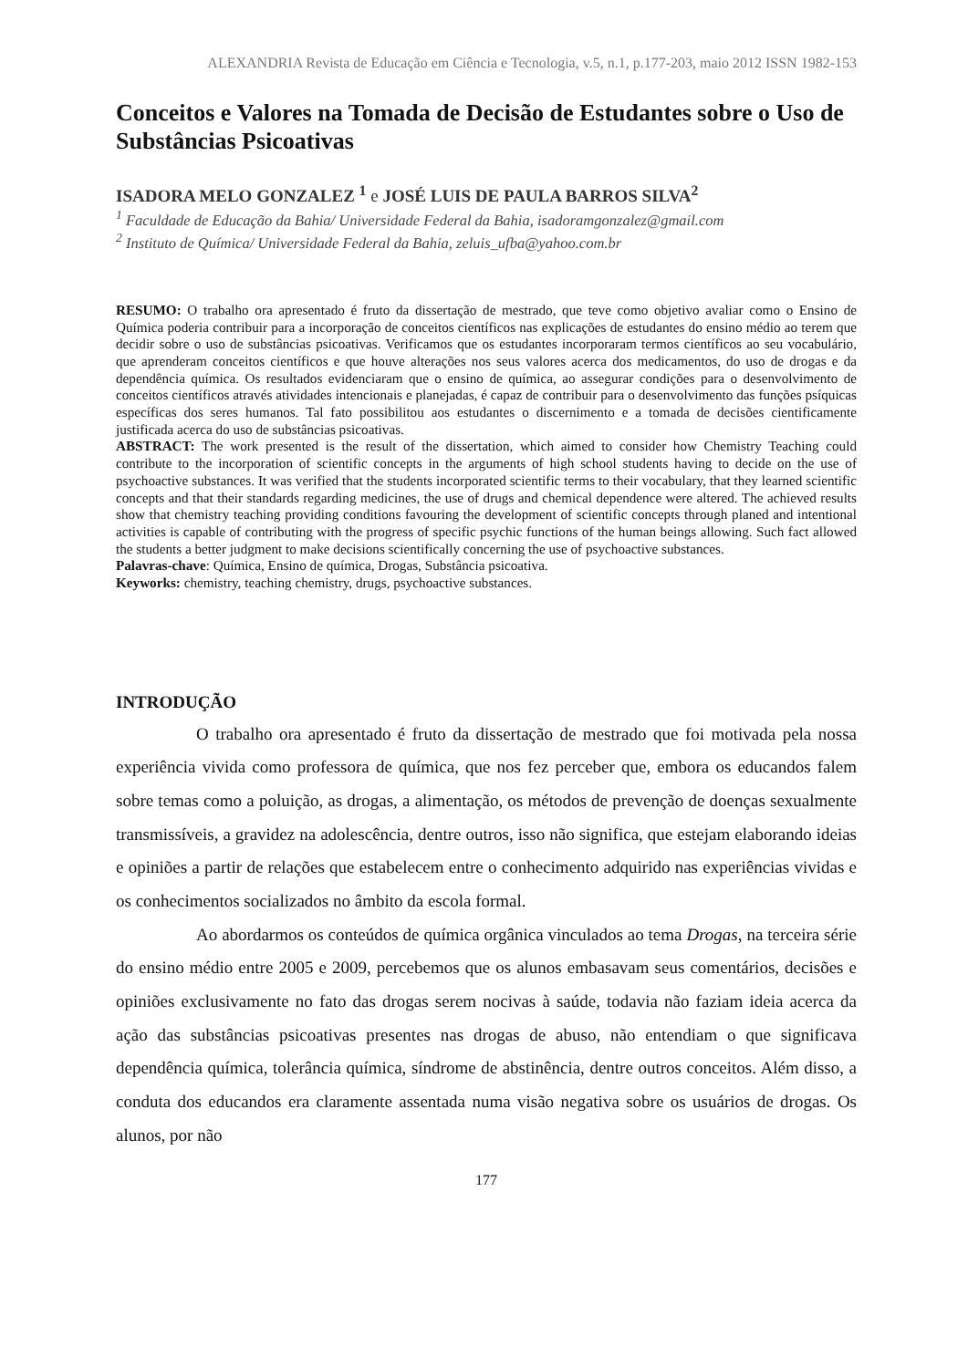ALEXANDRIA Revista de Educação em Ciência e Tecnologia, v.5, n.1, p.177-203, maio 2012 ISSN 1982-153
Conceitos e Valores na Tomada de Decisão de Estudantes sobre o Uso de Substâncias Psicoativas
ISADORA MELO GONZALEZ <sup>1</sup> e JOSÉ LUIS DE PAULA BARROS SILVA<sup>2</sup>
<sup>1</sup> Faculdade de Educação da Bahia/ Universidade Federal da Bahia, isadoramgonzalez@gmail.com
<sup>2</sup> Instituto de Química/ Universidade Federal da Bahia, zeluis_ufba@yahoo.com.br
RESUMO: O trabalho ora apresentado é fruto da dissertação de mestrado, que teve como objetivo avaliar como o Ensino de Química poderia contribuir para a incorporação de conceitos científicos nas explicações de estudantes do ensino médio ao terem que decidir sobre o uso de substâncias psicoativas. Verificamos que os estudantes incorporaram termos científicos ao seu vocabulário, que aprenderam conceitos científicos e que houve alterações nos seus valores acerca dos medicamentos, do uso de drogas e da dependência química. Os resultados evidenciaram que o ensino de química, ao assegurar condições para o desenvolvimento de conceitos científicos através atividades intencionais e planejadas, é capaz de contribuir para o desenvolvimento das funções psíquicas específicas dos seres humanos. Tal fato possibilitou aos estudantes o discernimento e a tomada de decisões cientificamente justificada acerca do uso de substâncias psicoativas.
ABSTRACT: The work presented is the result of the dissertation, which aimed to consider how Chemistry Teaching could contribute to the incorporation of scientific concepts in the arguments of high school students having to decide on the use of psychoactive substances. It was verified that the students incorporated scientific terms to their vocabulary, that they learned scientific concepts and that their standards regarding medicines, the use of drugs and chemical dependence were altered. The achieved results show that chemistry teaching providing conditions favouring the development of scientific concepts through planed and intentional activities is capable of contributing with the progress of specific psychic functions of the human beings allowing. Such fact allowed the students a better judgment to make decisions scientifically concerning the use of psychoactive substances.
Palavras-chave: Química, Ensino de química, Drogas, Substância psicoativa.
Keyworks: chemistry, teaching chemistry, drugs, psychoactive substances.
INTRODUÇÃO
O trabalho ora apresentado é fruto da dissertação de mestrado que foi motivada pela nossa experiência vivida como professora de química, que nos fez perceber que, embora os educandos falem sobre temas como a poluição, as drogas, a alimentação, os métodos de prevenção de doenças sexualmente transmissíveis, a gravidez na adolescência, dentre outros, isso não significa, que estejam elaborando ideias e opiniões a partir de relações que estabelecem entre o conhecimento adquirido nas experiências vividas e os conhecimentos socializados no âmbito da escola formal.
Ao abordarmos os conteúdos de química orgânica vinculados ao tema Drogas, na terceira série do ensino médio entre 2005 e 2009, percebemos que os alunos embasavam seus comentários, decisões e opiniões exclusivamente no fato das drogas serem nocivas à saúde, todavia não faziam ideia acerca da ação das substâncias psicoativas presentes nas drogas de abuso, não entendiam o que significava dependência química, tolerância química, síndrome de abstinência, dentre outros conceitos. Além disso, a conduta dos educandos era claramente assentada numa visão negativa sobre os usuários de drogas. Os alunos, por não
177